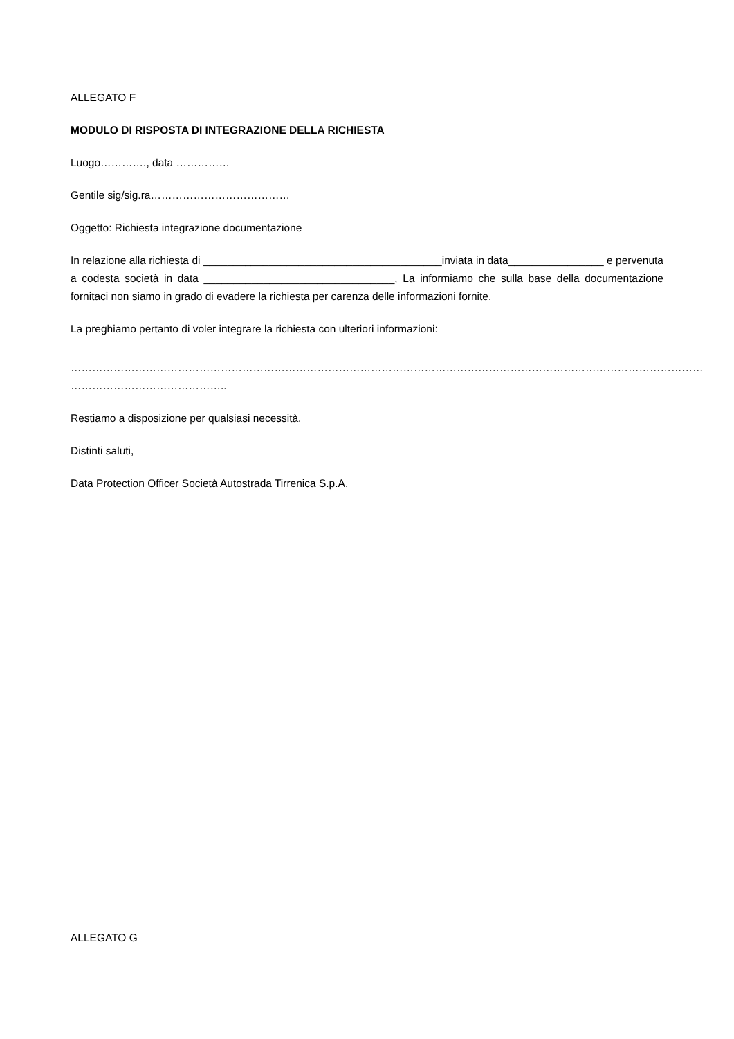ALLEGATO F
MODULO DI RISPOSTA DI INTEGRAZIONE DELLA RICHIESTA
Luogo…………., data ……………
Gentile sig/sig.ra…………………………………
Oggetto: Richiesta integrazione documentazione
In relazione alla richiesta di ________________________________________inviata in data________________ e pervenuta a codesta società in data ________________________________, La informiamo che sulla base della documentazione fornitaci non siamo in grado di evadere la richiesta per carenza delle informazioni fornite.
La preghiamo pertanto di voler integrare la richiesta con ulteriori informazioni:
……………………………………………………………………………………………………………………………………………………………
……………………………………..
Restiamo a disposizione per qualsiasi necessità.
Distinti saluti,
Data Protection Officer Società Autostrada Tirrenica S.p.A.
ALLEGATO G